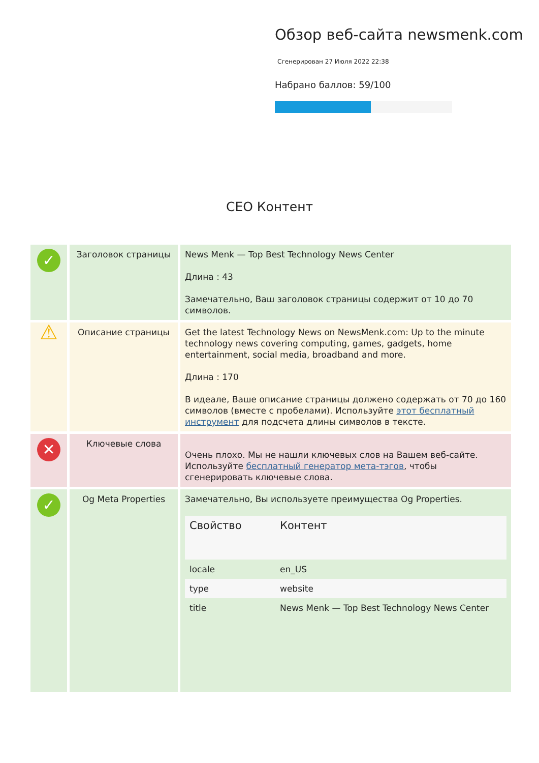Обзор веб-сайта newsmenk.com
Сгенерирован 27 Июля 2022 22:38
Набрано баллов: 59/100
СЕО Контент
| ✓ | Заголовок страницы | News Menk — Top Best Technology News Center Длина : 43 Замечательно, Ваш заголовок страницы содержит от 10 до 70 символов. |
| ⚠ | Описание страницы | Get the latest Technology News on NewsMenk.com: Up to the minute technology news covering computing, games, gadgets, home entertainment, social media, broadband and more. Длина : 170 В идеале, Ваше описание страницы должено содержать от 70 до 160 символов (вместе с пробелами). Используйте этот бесплатный инструмент для подсчета длины символов в тексте. |
| ✕ | Ключевые слова | Очень плохо. Мы не нашли ключевых слов на Вашем веб-сайте. Используйте бесплатный генератор мета-тэгов , чтобы сгенерировать ключевые слова. |
| ✓ | Og Meta Properties | Замечательно, Вы используете преимущества Og Properties. / Свойство / Контент / / --- / --- / / locale / en_US / / type / website / / title / News Menk — Top Best Technology News Center / |